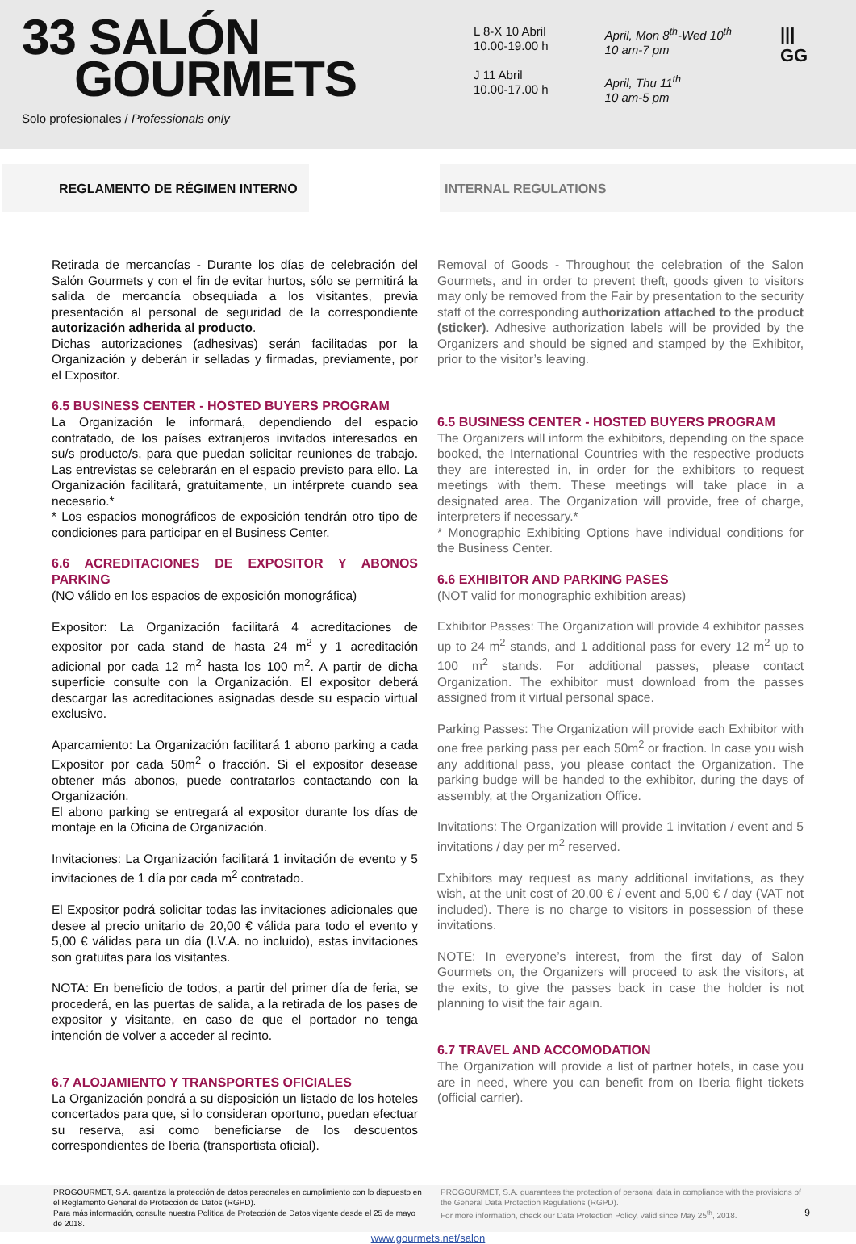33 SALÓN
GOURMETS
Solo profesionales / Professionals only
L 8-X 10 Abril
10.00-19.00 h
J 11 Abril
10.00-17.00 h
April, Mon 8<sup>th</sup>-Wed 10<sup>th</sup>
10 am-7 pm
April, Thu 11<sup>th</sup>
10 am-5 pm
|||
GG
REGLAMENTO DE RÉGIMEN INTERNO INTERNAL REGULATIONS
Retirada de mercancías - Durante los días de celebración del Salón Gourmets y con el fin de evitar hurtos, sólo se permitirá la salida de mercancía obsequiada a los visitantes, previa presentación al personal de seguridad de la correspondiente autorización adherida al producto.
Dichas autorizaciones (adhesivas) serán facilitadas por la Organización y deberán ir selladas y firmadas, previamente, por el Expositor.
6.5 BUSINESS CENTER - HOSTED BUYERS PROGRAM
La Organización le informará, dependiendo del espacio contratado, de los países extranjeros invitados interesados en su/s producto/s, para que puedan solicitar reuniones de trabajo. Las entrevistas se celebrarán en el espacio previsto para ello. La Organización facilitará, gratuitamente, un intérprete cuando sea necesario.*
* Los espacios monográficos de exposición tendrán otro tipo de condiciones para participar en el Business Center.
6.6 ACREDITACIONES DE EXPOSITOR Y ABONOS PARKING
(NO válido en los espacios de exposición monográfica)
Expositor: La Organización facilitará 4 acreditaciones de expositor por cada stand de hasta 24 m<sup>2</sup> y 1 acreditación adicional por cada 12 m<sup>2</sup> hasta los 100 m<sup>2</sup>. A partir de dicha superficie consulte con la Organización. El expositor deberá descargar las acreditaciones asignadas desde su espacio virtual exclusivo.
Aparcamiento: La Organización facilitará 1 abono parking a cada Expositor por cada 50m<sup>2</sup> o fracción. Si el expositor desease obtener más abonos, puede contratarlos contactando con la Organización.
El abono parking se entregará al expositor durante los días de montaje en la Oficina de Organización.
Invitaciones: La Organización facilitará 1 invitación de evento y 5 invitaciones de 1 día por cada m<sup>2</sup> contratado.
El Expositor podrá solicitar todas las invitaciones adicionales que desee al precio unitario de 20,00 € válida para todo el evento y 5,00 € válidas para un día (I.V.A. no incluido), estas invitaciones son gratuitas para los visitantes.
NOTA: En beneficio de todos, a partir del primer día de feria, se procederá, en las puertas de salida, a la retirada de los pases de expositor y visitante, en caso de que el portador no tenga intención de volver a acceder al recinto.
6.7 ALOJAMIENTO Y TRANSPORTES OFICIALES
La Organización pondrá a su disposición un listado de los hoteles concertados para que, si lo consideran oportuno, puedan efectuar su reserva, asi como beneficiarse de los descuentos correspondientes de Iberia (transportista oficial).
Removal of Goods - Throughout the celebration of the Salon Gourmets, and in order to prevent theft, goods given to visitors may only be removed from the Fair by presentation to the security staff of the corresponding authorization attached to the product (sticker). Adhesive authorization labels will be provided by the Organizers and should be signed and stamped by the Exhibitor, prior to the visitor’s leaving.
6.5 BUSINESS CENTER - HOSTED BUYERS PROGRAM
The Organizers will inform the exhibitors, depending on the space booked, the International Countries with the respective products they are interested in, in order for the exhibitors to request meetings with them. These meetings will take place in a designated area. The Organization will provide, free of charge, interpreters if necessary.*
* Monographic Exhibiting Options have individual conditions for the Business Center.
6.6 EXHIBITOR AND PARKING PASES
(NOT valid for monographic exhibition areas)
Exhibitor Passes: The Organization will provide 4 exhibitor passes up to 24 m<sup>2</sup> stands, and 1 additional pass for every 12 m<sup>2</sup> up to 100 m<sup>2</sup> stands. For additional passes, please contact Organization. The exhibitor must download from the passes assigned from it virtual personal space.
Parking Passes: The Organization will provide each Exhibitor with one free parking pass per each 50m<sup>2</sup> or fraction. In case you wish any additional pass, you please contact the Organization. The parking budge will be handed to the exhibitor, during the days of assembly, at the Organization Office.
Invitations: The Organization will provide 1 invitation / event and 5 invitations / day per m<sup>2</sup> reserved.
Exhibitors may request as many additional invitations, as they wish, at the unit cost of 20,00 € / event and 5,00 € / day (VAT not included). There is no charge to visitors in possession of these invitations.
NOTE: In everyone’s interest, from the first day of Salon Gourmets on, the Organizers will proceed to ask the visitors, at the exits, to give the passes back in case the holder is not planning to visit the fair again.
6.7 TRAVEL AND ACCOMODATION
The Organization will provide a list of partner hotels, in case you are in need, where you can benefit from on Iberia flight tickets (official carrier).
PROGOURMET, S.A. garantiza la protección de datos personales en cumplimiento con lo dispuesto en el Reglamento General de Protección de Datos (RGPD).
Para más información, consulte nuestra Política de Protección de Datos vigente desde el 25 de mayo de 2018.
PROGOURMET, S.A. guarantees the protection of personal data in compliance with the provisions of the General Data Protection Regulations (RGPD).
For more information, check our Data Protection Policy, valid since May 25<sup>th</sup>, 2018. 9
www.gourmets.net/salon